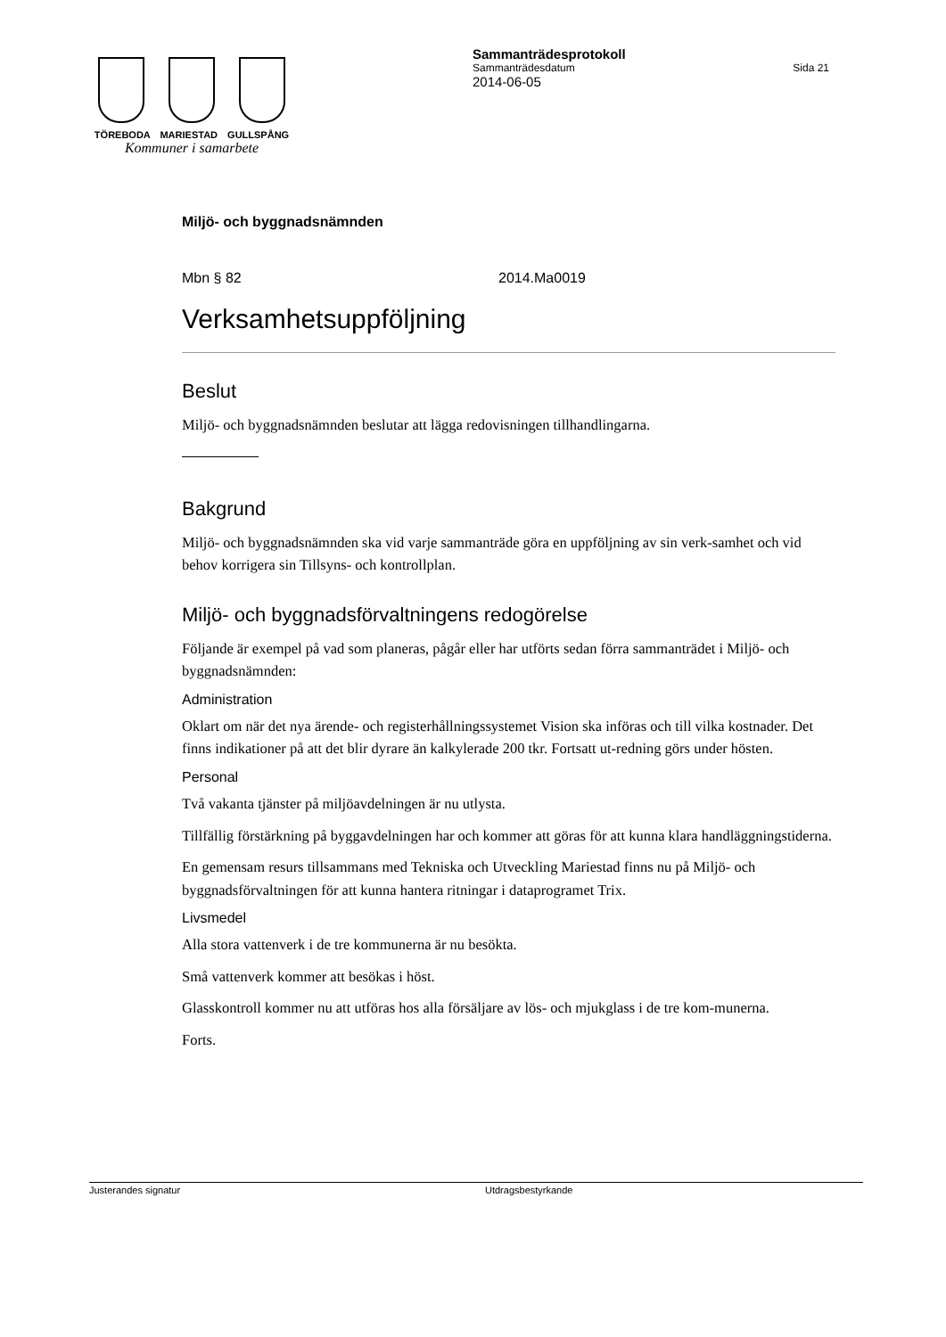TÖREBODA MARIESTAD GULLSPÅNG
Kommuner i samarbete
Sammanträdesprotokoll
Sammanträdesdatum Sida 21
2014-06-05
Miljö- och byggnadsnämnden
Mbn § 82 2014.Ma0019
Verksamhetsuppföljning
Beslut
Miljö- och byggnadsnämnden beslutar att lägga redovisningen tillhandlingarna.
Bakgrund
Miljö- och byggnadsnämnden ska vid varje sammanträde göra en uppföljning av sin verk-samhet och vid behov korrigera sin Tillsyns- och kontrollplan.
Miljö- och byggnadsförvaltningens redogörelse
Följande är exempel på vad som planeras, pågår eller har utförts sedan förra sammanträdet i Miljö- och byggnadsnämnden:
Administration
Oklart om när det nya ärende- och registerhållningssystemet Vision ska införas och till vilka kostnader. Det finns indikationer på att det blir dyrare än kalkylerade 200 tkr. Fortsatt ut-redning görs under hösten.
Personal
Två vakanta tjänster på miljöavdelningen är nu utlysta.
Tillfällig förstärkning på byggavdelningen har och kommer att göras för att kunna klara handläggningstiderna.
En gemensam resurs tillsammans med Tekniska och Utveckling Mariestad finns nu på Miljö- och byggnadsförvaltningen för att kunna hantera ritningar i dataprogramet Trix.
Livsmedel
Alla stora vattenverk i de tre kommunerna är nu besökta.
Små vattenverk kommer att besökas i höst.
Glasskontroll kommer nu att utföras hos alla försäljare av lös- och mjukglass i de tre kom-munerna.
Forts.
Justerandes signatur Utdragsbestyrkande